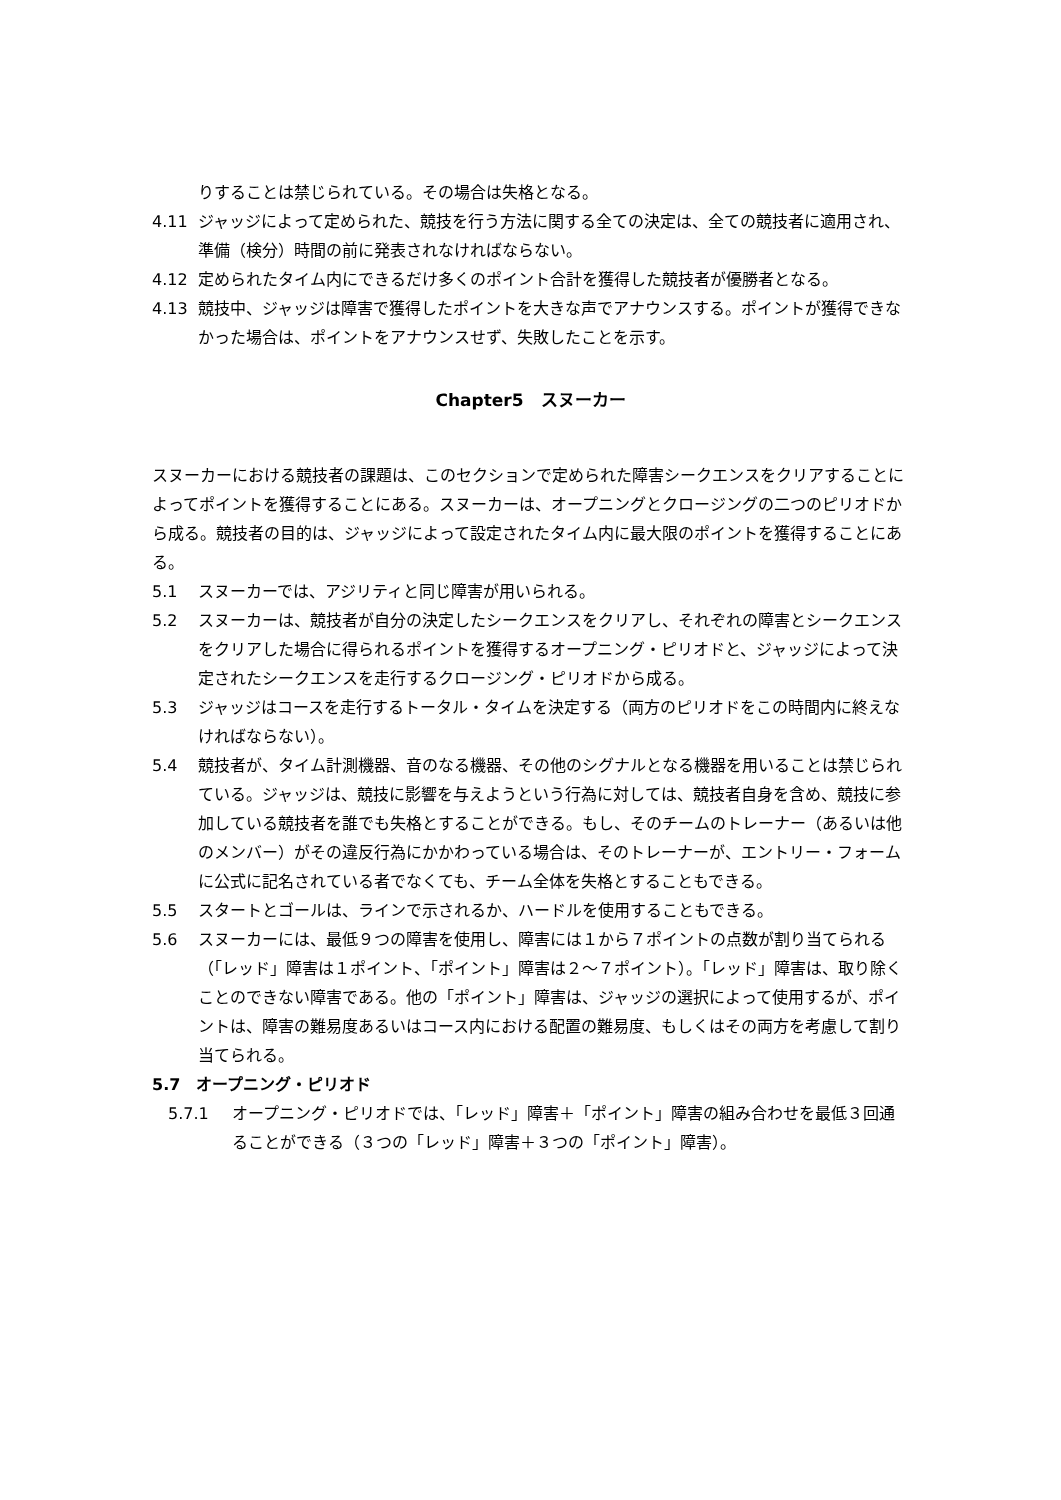りすることは禁じられている。その場合は失格となる。
4.11 ジャッジによって定められた、競技を行う方法に関する全ての決定は、全ての競技者に適用され、準備（検分）時間の前に発表されなければならない。
4.12 定められたタイム内にできるだけ多くのポイント合計を獲得した競技者が優勝者となる。
4.13 競技中、ジャッジは障害で獲得したポイントを大きな声でアナウンスする。ポイントが獲得できなかった場合は、ポイントをアナウンスせず、失敗したことを示す。
Chapter5　スヌーカー
スヌーカーにおける競技者の課題は、このセクションで定められた障害シークエンスをクリアすることによってポイントを獲得することにある。スヌーカーは、オープニングとクロージングの二つのピリオドから成る。競技者の目的は、ジャッジによって設定されたタイム内に最大限のポイントを獲得することにある。
5.1 スヌーカーでは、アジリティと同じ障害が用いられる。
5.2 スヌーカーは、競技者が自分の決定したシークエンスをクリアし、それぞれの障害とシークエンスをクリアした場合に得られるポイントを獲得するオープニング・ピリオドと、ジャッジによって決定されたシークエンスを走行するクロージング・ピリオドから成る。
5.3 ジャッジはコースを走行するトータル・タイムを決定する（両方のピリオドをこの時間内に終えなければならない）。
5.4 競技者が、タイム計測機器、音のなる機器、その他のシグナルとなる機器を用いることは禁じられている。ジャッジは、競技に影響を与えようという行為に対しては、競技者自身を含め、競技に参加している競技者を誰でも失格とすることができる。もし、そのチームのトレーナー（あるいは他のメンバー）がその違反行為にかかわっている場合は、そのトレーナーが、エントリー・フォームに公式に記名されている者でなくても、チーム全体を失格とすることもできる。
5.5 スタートとゴールは、ラインで示されるか、ハードルを使用することもできる。
5.6 スヌーカーには、最低９つの障害を使用し、障害には１から７ポイントの点数が割り当てられる（「レッド」障害は１ポイント、「ポイント」障害は２～７ポイント）。「レッド」障害は、取り除くことのできない障害である。他の「ポイント」障害は、ジャッジの選択によって使用するが、ポイントは、障害の難易度あるいはコース内における配置の難易度、もしくはその両方を考慮して割り当てられる。
5.7　オープニング・ピリオド
5.7.1 オープニング・ピリオドでは、「レッド」障害＋「ポイント」障害の組み合わせを最低３回通ることができる（３つの「レッド」障害＋３つの「ポイント」障害）。